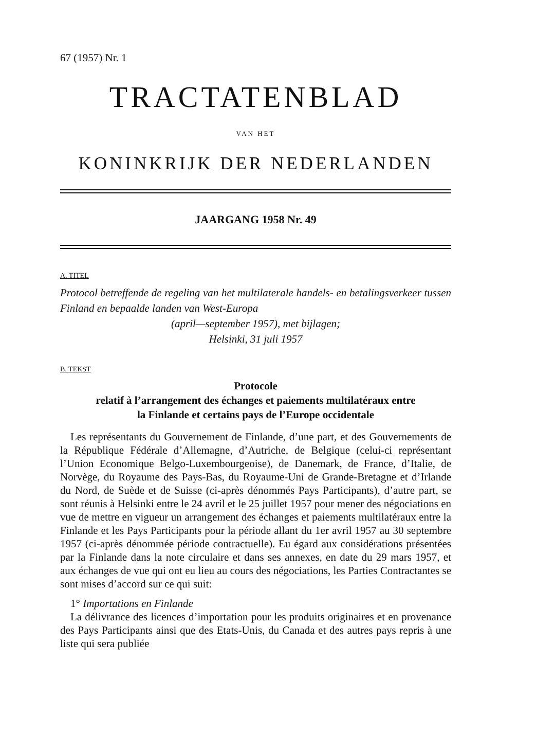67 (1957) Nr. 1
TRACTATENBLAD
VAN HET
KONINKRIJK DER NEDERLANDEN
JAARGANG 1958 Nr. 49
A. TITEL
Protocol betreffende de regeling van het multilaterale handels- en betalingsverkeer tussen Finland en bepaalde landen van West-Europa
(april—september 1957), met bijlagen;
Helsinki, 31 juli 1957
B. TEKST
Protocole
relatif à l’arrangement des échanges et paiements multilatéraux entre
la Finlande et certains pays de l’Europe occidentale
Les représentants du Gouvernement de Finlande, d’une part, et des Gouvernements de la République Fédérale d’Allemagne, d’Autriche, de Belgique (celui-ci représentant l’Union Economique Belgo-Luxembourgeoise), de Danemark, de France, d’Italie, de Norvège, du Royaume des Pays-Bas, du Royaume-Uni de Grande-Bretagne et d’Irlande du Nord, de Suède et de Suisse (ci-après dénommés Pays Participants), d’autre part, se sont réunis à Helsinki entre le 24 avril et le 25 juillet 1957 pour mener des négociations en vue de mettre en vigueur un arrangement des échanges et paiements multilatéraux entre la Finlande et les Pays Participants pour la période allant du 1er avril 1957 au 30 septembre 1957 (ci-après dénommée période contractuelle). Eu égard aux considérations présentées par la Finlande dans la note circulaire et dans ses annexes, en date du 29 mars 1957, et aux échanges de vue qui ont eu lieu au cours des négociations, les Parties Contractantes se sont mises d’accord sur ce qui suit:
1° Importations en Finlande
La délivrance des licences d’importation pour les produits originaires et en provenance des Pays Participants ainsi que des Etats-Unis, du Canada et des autres pays repris à une liste qui sera publiée